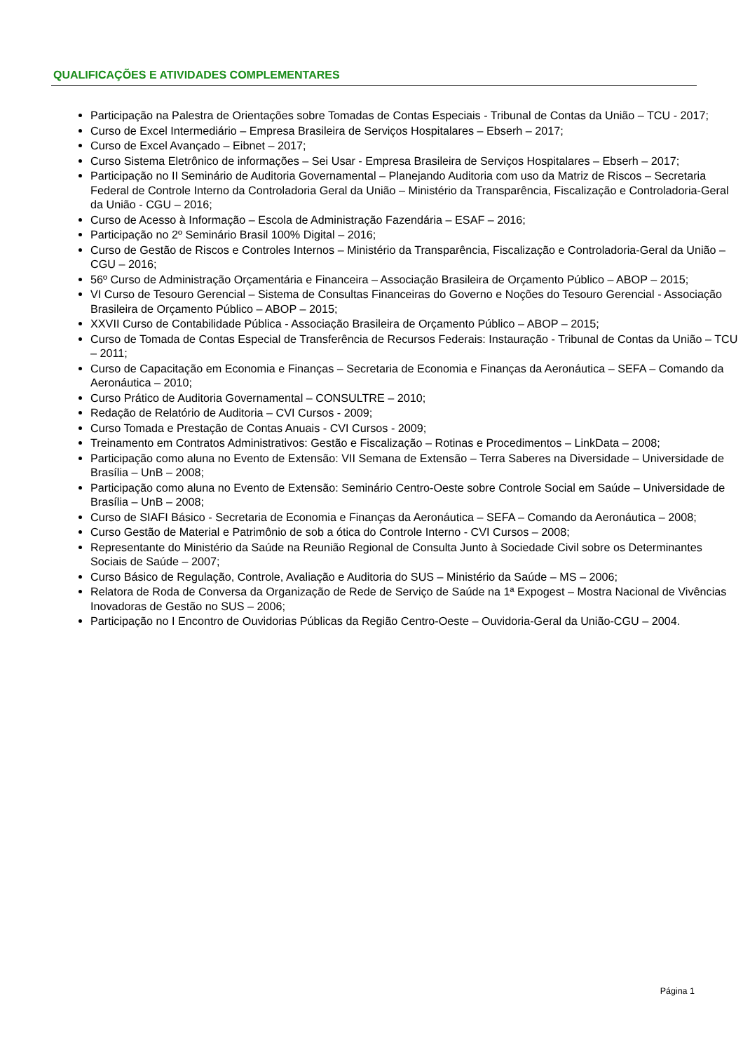QUALIFICAÇÕES E ATIVIDADES COMPLEMENTARES
Participação na Palestra de Orientações sobre Tomadas de Contas Especiais - Tribunal de Contas da União – TCU - 2017;
Curso de Excel Intermediário – Empresa Brasileira de Serviços Hospitalares – Ebserh – 2017;
Curso de Excel Avançado – Eibnet – 2017;
Curso Sistema Eletrônico de informações – Sei Usar - Empresa Brasileira de Serviços Hospitalares – Ebserh – 2017;
Participação no II Seminário de Auditoria Governamental – Planejando Auditoria com uso da Matriz de Riscos – Secretaria Federal de Controle Interno da Controladoria Geral da União – Ministério da Transparência, Fiscalização e Controladoria-Geral da União - CGU – 2016;
Curso de Acesso à Informação – Escola de Administração Fazendária – ESAF – 2016;
Participação no 2º Seminário Brasil 100% Digital – 2016;
Curso de Gestão de Riscos e Controles Internos – Ministério da Transparência, Fiscalização e Controladoria-Geral da União – CGU – 2016;
56º Curso de Administração Orçamentária e Financeira – Associação Brasileira de Orçamento Público – ABOP – 2015;
VI Curso de Tesouro Gerencial – Sistema de Consultas Financeiras do Governo e Noções do Tesouro Gerencial - Associação Brasileira de Orçamento Público – ABOP – 2015;
XXVII Curso de Contabilidade Pública - Associação Brasileira de Orçamento Público – ABOP – 2015;
Curso de Tomada de Contas Especial de Transferência de Recursos Federais: Instauração - Tribunal de Contas da União – TCU – 2011;
Curso de Capacitação em Economia e Finanças – Secretaria de Economia e Finanças da Aeronáutica – SEFA – Comando da Aeronáutica – 2010;
Curso Prático de Auditoria Governamental – CONSULTRE – 2010;
Redação de Relatório de Auditoria – CVI Cursos - 2009;
Curso Tomada e Prestação de Contas Anuais - CVI Cursos - 2009;
Treinamento em Contratos Administrativos: Gestão e Fiscalização – Rotinas e Procedimentos – LinkData – 2008;
Participação como aluna no Evento de Extensão: VII Semana de Extensão – Terra Saberes na Diversidade – Universidade de Brasília – UnB – 2008;
Participação como aluna no Evento de Extensão: Seminário Centro-Oeste sobre Controle Social em Saúde – Universidade de Brasília – UnB – 2008;
Curso de SIAFI Básico - Secretaria de Economia e Finanças da Aeronáutica – SEFA – Comando da Aeronáutica – 2008;
Curso Gestão de Material e Patrimônio de sob a ótica do Controle Interno - CVI Cursos – 2008;
Representante do Ministério da Saúde na Reunião Regional de Consulta Junto à Sociedade Civil sobre os Determinantes Sociais de Saúde – 2007;
Curso Básico de Regulação, Controle, Avaliação e Auditoria do SUS – Ministério da Saúde – MS – 2006;
Relatora de Roda de Conversa da Organização de Rede de Serviço de Saúde na 1ª Expogest – Mostra Nacional de Vivências Inovadoras de Gestão no SUS – 2006;
Participação no I Encontro de Ouvidorias Públicas da Região Centro-Oeste – Ouvidoria-Geral da União-CGU – 2004.
Página 1